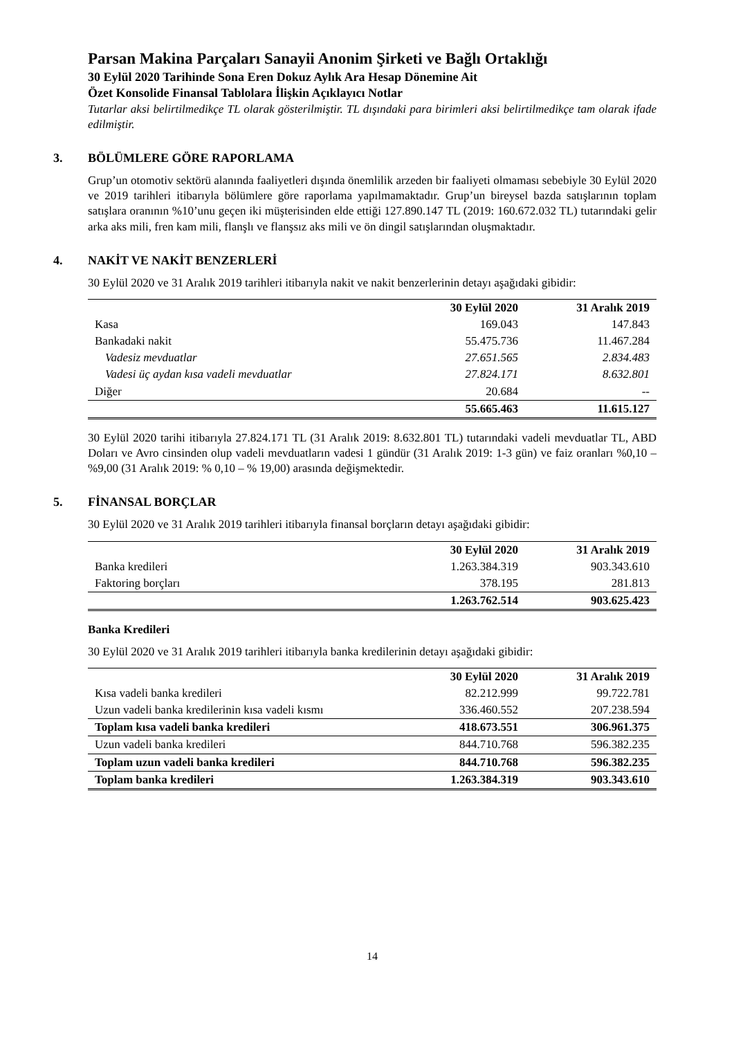Parsan Makina Parçaları Sanayii Anonim Şirketi ve Bağlı Ortaklığı
30 Eylül 2020 Tarihinde Sona Eren Dokuz Aylık Ara Hesap Dönemine Ait
Özet Konsolide Finansal Tablolara İlişkin Açıklayıcı Notlar
Tutarlar aksi belirtilmedikçe TL olarak gösterilmiştir. TL dışındaki para birimleri aksi belirtilmedikçe tam olarak ifade edilmiştir.
3. BÖLÜMLERE GÖRE RAPORLAMA
Grup’un otomotiv sektörü alanında faaliyetleri dışında önemlilik arzeden bir faaliyeti olmaması sebebiyle 30 Eylül 2020 ve 2019 tarihleri itibarıyla bölümlere göre raporlama yapılmamaktadır. Grup’un bireysel bazda satışlarının toplam satışlara oranının %10’unu geçen iki müşterisinden elde ettiği 127.890.147 TL (2019: 160.672.032 TL) tutarındaki gelir arka aks mili, fren kam mili, flanşlı ve flanşsız aks mili ve ön dingil satışlarından oluşmaktadır.
4. NAKİT VE NAKİT BENZERLERİ
30 Eylül 2020 ve 31 Aralık 2019 tarihleri itibarıyla nakit ve nakit benzerlerinin detayı aşağıdaki gibidir:
| | 30 Eylül 2020 | 31 Aralık 2019 |
| --- | --- | --- |
| Kasa | 169.043 | 147.843 |
| Bankadaki nakit | 55.475.736 | 11.467.284 |
| Vadesiz mevduatlar | 27.651.565 | 2.834.483 |
| Vadesi üç aydan kısa vadeli mevduatlar | 27.824.171 | 8.632.801 |
| Diğer | 20.684 | -- |
| | 55.665.463 | 11.615.127 |
30 Eylül 2020 tarihi itibarıyla 27.824.171 TL (31 Aralık 2019: 8.632.801 TL) tutarındaki vadeli mevduatlar TL, ABD Doları ve Avro cinsinden olup vadeli mevduatların vadesi 1 gündür (31 Aralık 2019: 1-3 gün) ve faiz oranları %0,10 – %9,00 (31 Aralık 2019: % 0,10 – % 19,00) arasında değişmektedir.
5. FİNANSAL BORÇLAR
30 Eylül 2020 ve 31 Aralık 2019 tarihleri itibarıyla finansal borçların detayı aşağıdaki gibidir:
| | 30 Eylül 2020 | 31 Aralık 2019 |
| --- | --- | --- |
| Banka kredileri | 1.263.384.319 | 903.343.610 |
| Faktoring borçları | 378.195 | 281.813 |
| | 1.263.762.514 | 903.625.423 |
Banka Kredileri
30 Eylül 2020 ve 31 Aralık 2019 tarihleri itibarıyla banka kredilerinin detayı aşağıdaki gibidir:
| | 30 Eylül 2020 | 31 Aralık 2019 |
| --- | --- | --- |
| Kısa vadeli banka kredileri | 82.212.999 | 99.722.781 |
| Uzun vadeli banka kredilerinin kısa vadeli kısmı | 336.460.552 | 207.238.594 |
| Toplam kısa vadeli banka kredileri | 418.673.551 | 306.961.375 |
| Uzun vadeli banka kredileri | 844.710.768 | 596.382.235 |
| Toplam uzun vadeli banka kredileri | 844.710.768 | 596.382.235 |
| Toplam banka kredileri | 1.263.384.319 | 903.343.610 |
14